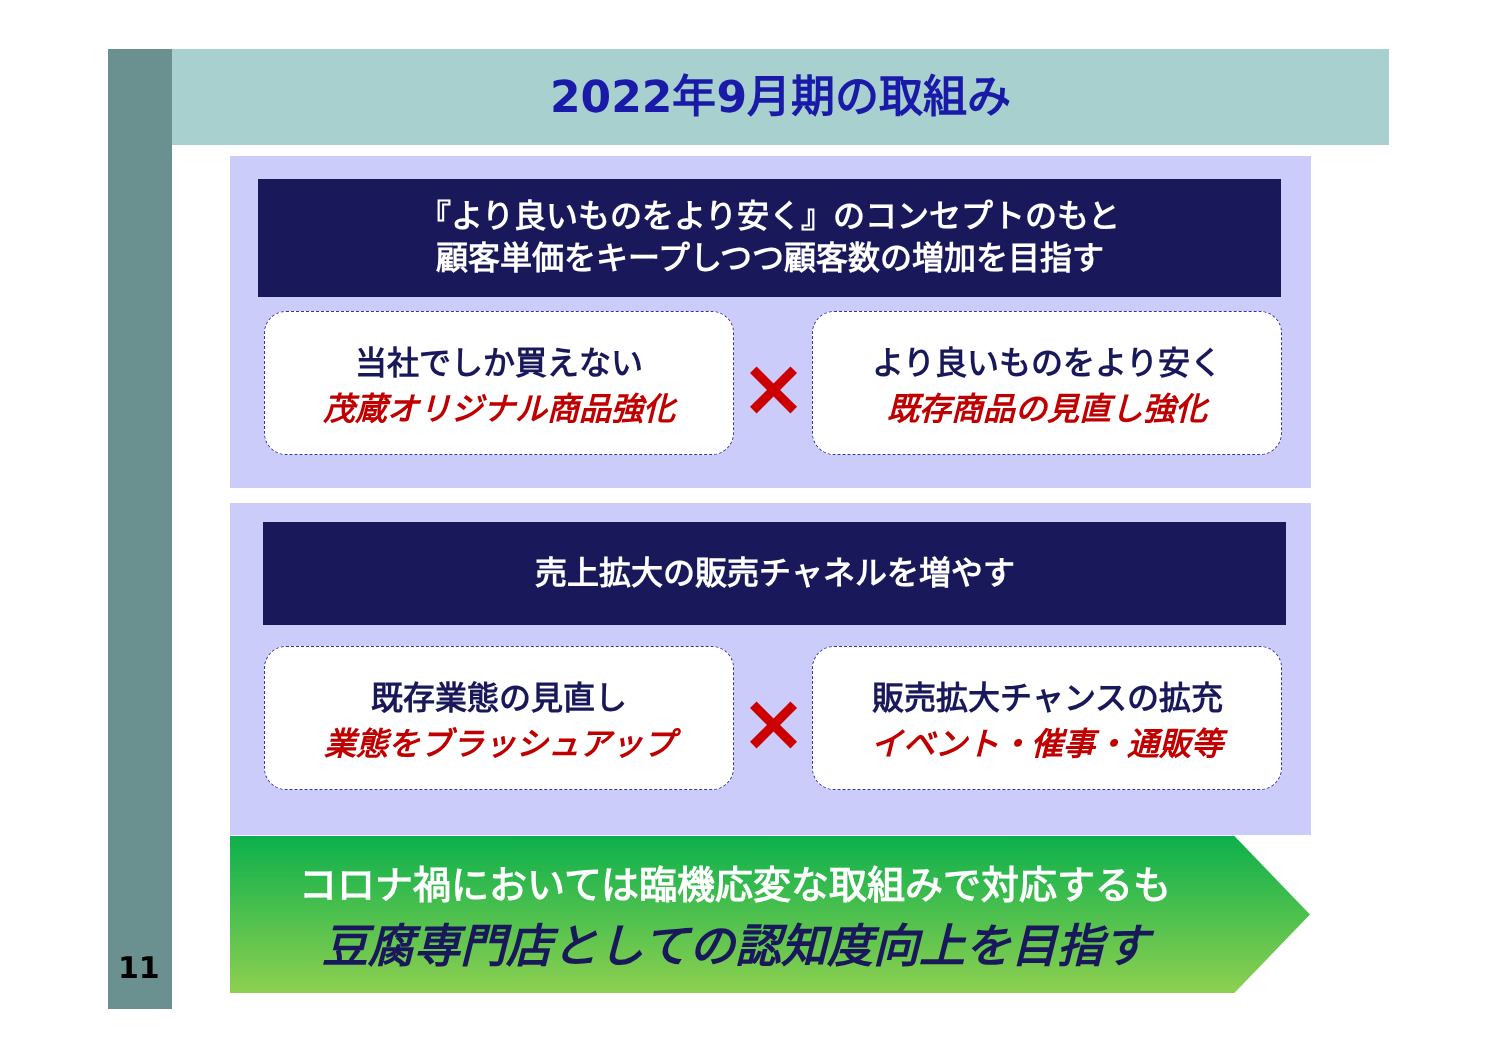2022年9月期の取組み
『より良いものをより安く』のコンセプトのもと
顧客単価をキープしつつ顧客数の増加を目指す
当社でしか買えない
茂蔵オリジナル商品強化
×
より良いものをより安く
既存商品の見直し強化
売上拡大の販売チャネルを増やす
既存業態の見直し
業態をブラッシュアップ
×
販売拡大チャンスの拡充
イベント・催事・通販等
コロナ禍においては臨機応変な取組みで対応するも
豆腐専門店としての認知度向上を目指す
11